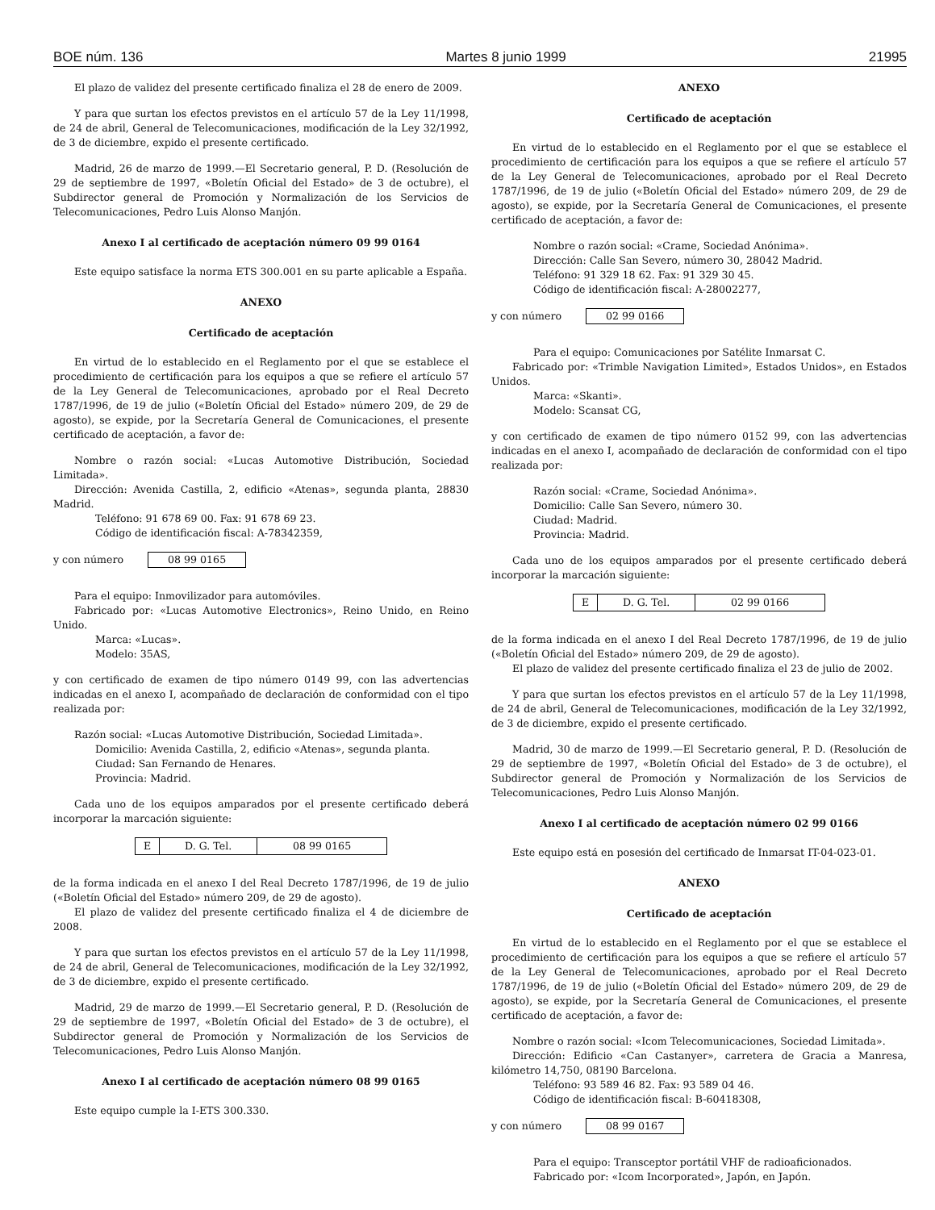BOE núm. 136 Martes 8 junio 1999 21995
El plazo de validez del presente certificado finaliza el 28 de enero de 2009.
Y para que surtan los efectos previstos en el artículo 57 de la Ley 11/1998, de 24 de abril, General de Telecomunicaciones, modificación de la Ley 32/1992, de 3 de diciembre, expido el presente certificado.
Madrid, 26 de marzo de 1999.—El Secretario general, P. D. (Resolución de 29 de septiembre de 1997, «Boletín Oficial del Estado» de 3 de octubre), el Subdirector general de Promoción y Normalización de los Servicios de Telecomunicaciones, Pedro Luis Alonso Manjón.
Anexo I al certificado de aceptación número 09 99 0164
Este equipo satisface la norma ETS 300.001 en su parte aplicable a España.
ANEXO
Certificado de aceptación
En virtud de lo establecido en el Reglamento por el que se establece el procedimiento de certificación para los equipos a que se refiere el artículo 57 de la Ley General de Telecomunicaciones, aprobado por el Real Decreto 1787/1996, de 19 de julio («Boletín Oficial del Estado» número 209, de 29 de agosto), se expide, por la Secretaría General de Comunicaciones, el presente certificado de aceptación, a favor de:
Nombre o razón social: «Lucas Automotive Distribución, Sociedad Limitada».
Dirección: Avenida Castilla, 2, edificio «Atenas», segunda planta, 28830 Madrid.
Teléfono: 91 678 69 00. Fax: 91 678 69 23.
Código de identificación fiscal: A-78342359,
y con número 08 99 0165
Para el equipo: Inmovilizador para automóviles.
Fabricado por: «Lucas Automotive Electronics», Reino Unido, en Reino Unido.
Marca: «Lucas».
Modelo: 35AS,
y con certificado de examen de tipo número 0149 99, con las advertencias indicadas en el anexo I, acompañado de declaración de conformidad con el tipo realizada por:
Razón social: «Lucas Automotive Distribución, Sociedad Limitada».
Domicilio: Avenida Castilla, 2, edificio «Atenas», segunda planta.
Ciudad: San Fernando de Henares.
Provincia: Madrid.
Cada uno de los equipos amparados por el presente certificado deberá incorporar la marcación siguiente:
| E | D. G. Tel. | 08 99 0165 |
de la forma indicada en el anexo I del Real Decreto 1787/1996, de 19 de julio («Boletín Oficial del Estado» número 209, de 29 de agosto).
El plazo de validez del presente certificado finaliza el 4 de diciembre de 2008.
Y para que surtan los efectos previstos en el artículo 57 de la Ley 11/1998, de 24 de abril, General de Telecomunicaciones, modificación de la Ley 32/1992, de 3 de diciembre, expido el presente certificado.
Madrid, 29 de marzo de 1999.—El Secretario general, P. D. (Resolución de 29 de septiembre de 1997, «Boletín Oficial del Estado» de 3 de octubre), el Subdirector general de Promoción y Normalización de los Servicios de Telecomunicaciones, Pedro Luis Alonso Manjón.
Anexo I al certificado de aceptación número 08 99 0165
Este equipo cumple la I-ETS 300.330.
ANEXO
Certificado de aceptación
En virtud de lo establecido en el Reglamento por el que se establece el procedimiento de certificación para los equipos a que se refiere el artículo 57 de la Ley General de Telecomunicaciones, aprobado por el Real Decreto 1787/1996, de 19 de julio («Boletín Oficial del Estado» número 209, de 29 de agosto), se expide, por la Secretaría General de Comunicaciones, el presente certificado de aceptación, a favor de:
Nombre o razón social: «Crame, Sociedad Anónima».
Dirección: Calle San Severo, número 30, 28042 Madrid.
Teléfono: 91 329 18 62. Fax: 91 329 30 45.
Código de identificación fiscal: A-28002277,
y con número 02 99 0166
Para el equipo: Comunicaciones por Satélite Inmarsat C.
Fabricado por: «Trimble Navigation Limited», Estados Unidos», en Estados Unidos.
Marca: «Skanti».
Modelo: Scansat CG,
y con certificado de examen de tipo número 0152 99, con las advertencias indicadas en el anexo I, acompañado de declaración de conformidad con el tipo realizada por:
Razón social: «Crame, Sociedad Anónima».
Domicilio: Calle San Severo, número 30.
Ciudad: Madrid.
Provincia: Madrid.
Cada uno de los equipos amparados por el presente certificado deberá incorporar la marcación siguiente:
| E | D. G. Tel. | 02 99 0166 |
de la forma indicada en el anexo I del Real Decreto 1787/1996, de 19 de julio («Boletín Oficial del Estado» número 209, de 29 de agosto).
El plazo de validez del presente certificado finaliza el 23 de julio de 2002.
Y para que surtan los efectos previstos en el artículo 57 de la Ley 11/1998, de 24 de abril, General de Telecomunicaciones, modificación de la Ley 32/1992, de 3 de diciembre, expido el presente certificado.
Madrid, 30 de marzo de 1999.—El Secretario general, P. D. (Resolución de 29 de septiembre de 1997, «Boletín Oficial del Estado» de 3 de octubre), el Subdirector general de Promoción y Normalización de los Servicios de Telecomunicaciones, Pedro Luis Alonso Manjón.
Anexo I al certificado de aceptación número 02 99 0166
Este equipo está en posesión del certificado de Inmarsat IT-04-023-01.
ANEXO
Certificado de aceptación
En virtud de lo establecido en el Reglamento por el que se establece el procedimiento de certificación para los equipos a que se refiere el artículo 57 de la Ley General de Telecomunicaciones, aprobado por el Real Decreto 1787/1996, de 19 de julio («Boletín Oficial del Estado» número 209, de 29 de agosto), se expide, por la Secretaría General de Comunicaciones, el presente certificado de aceptación, a favor de:
Nombre o razón social: «Icom Telecomunicaciones, Sociedad Limitada».
Dirección: Edificio «Can Castanyer», carretera de Gracia a Manresa, kilómetro 14,750, 08190 Barcelona.
Teléfono: 93 589 46 82. Fax: 93 589 04 46.
Código de identificación fiscal: B-60418308,
y con número 08 99 0167
Para el equipo: Transceptor portátil VHF de radioaficionados.
Fabricado por: «Icom Incorporated», Japón, en Japón.